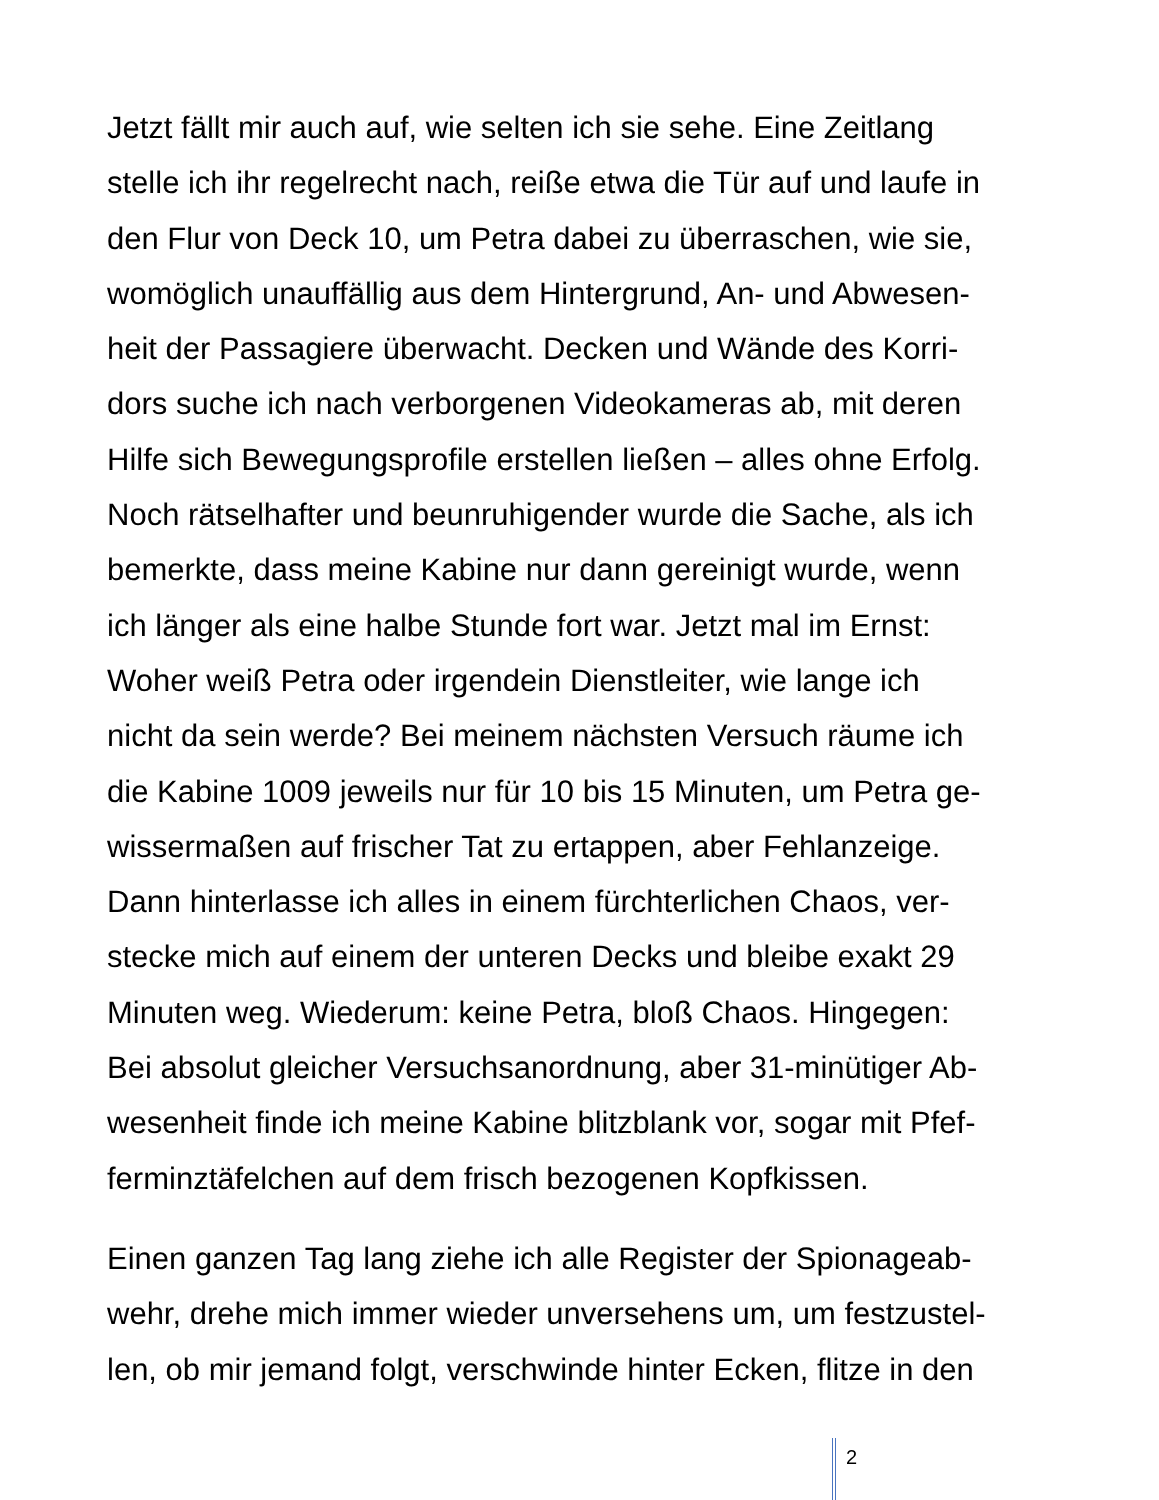Jetzt fällt mir auch auf, wie selten ich sie sehe. Eine Zeitlang
stelle ich ihr regelrecht nach, reiße etwa die Tür auf und laufe in
den Flur von Deck 10, um Petra dabei zu überraschen, wie sie,
womöglich unauffällig aus dem Hintergrund, An- und Abwesen-
heit der Passagiere überwacht. Decken und Wände des Korri-
dors suche ich nach verborgenen Videokameras ab, mit deren
Hilfe sich Bewegungsprofile erstellen ließen – alles ohne Erfolg.
Noch rätselhafter und beunruhigender wurde die Sache, als ich
bemerkte, dass meine Kabine nur dann gereinigt wurde, wenn
ich länger als eine halbe Stunde fort war. Jetzt mal im Ernst:
Woher weiß Petra oder irgendein Dienstleiter, wie lange ich
nicht da sein werde? Bei meinem nächsten Versuch räume ich
die Kabine 1009 jeweils nur für 10 bis 15 Minuten, um Petra ge-
wissermaßen auf frischer Tat zu ertappen, aber Fehlanzeige.
Dann hinterlasse ich alles in einem fürchterlichen Chaos, ver-
stecke mich auf einem der unteren Decks und bleibe exakt 29
Minuten weg. Wiederum: keine Petra, bloß Chaos. Hingegen:
Bei absolut gleicher Versuchsanordnung, aber 31-minütiger Ab-
wesenheit finde ich meine Kabine blitzblank vor, sogar mit Pfef-
ferminztäfelchen auf dem frisch bezogenen Kopfkissen.
Einen ganzen Tag lang ziehe ich alle Register der Spionageab-
wehr, drehe mich immer wieder unversehens um, um festzustel-
len, ob mir jemand folgt, verschwinde hinter Ecken, flitze in den
2